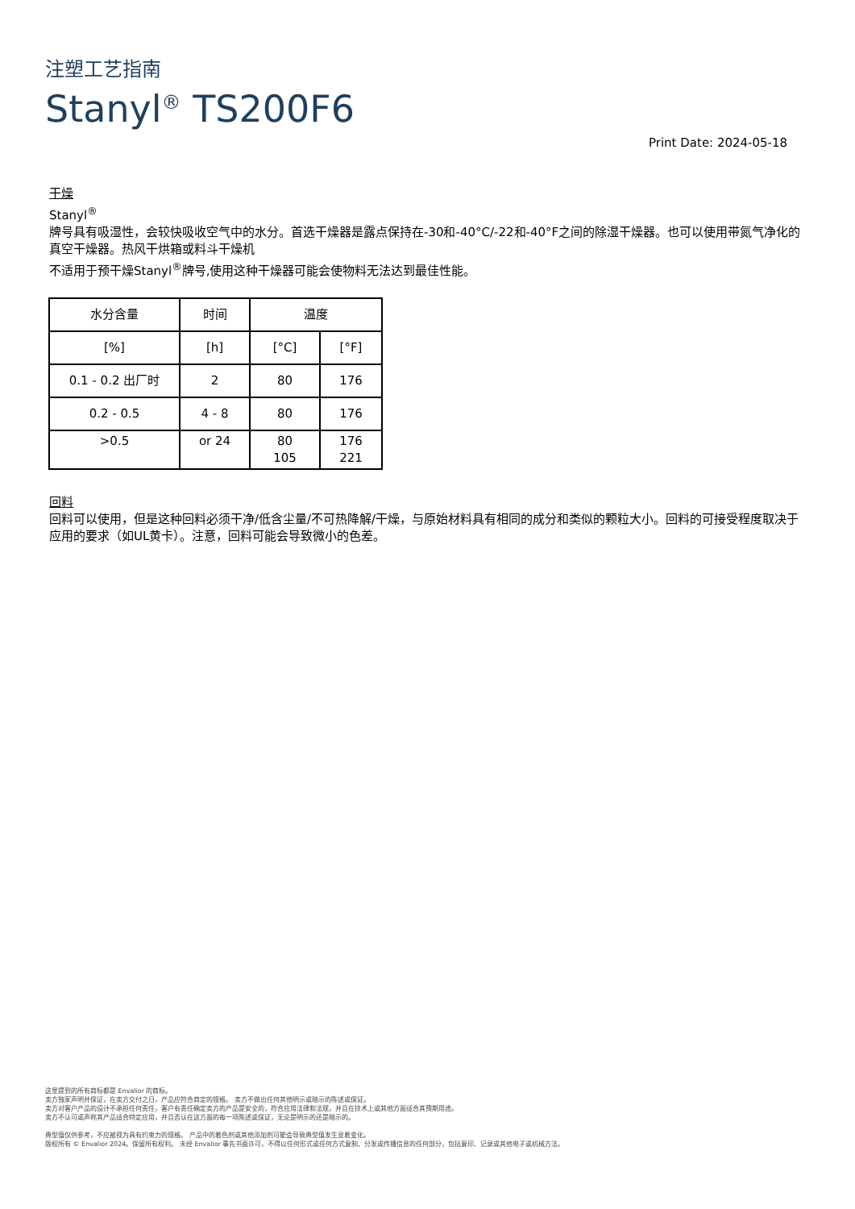注塑工艺指南
Stanyl<sup>®</sup> TS200F6
Print Date: 2024-05-18
干燥
Stanyl<sup>®</sup>
牌号具有吸湿性，会较快吸收空气中的水分。首选干燥器是露点保持在-30和-40°C/-22和-40°F之间的除湿干燥器。也可以使用带氮气净化的真空干燥器。热风干烘箱或料斗干燥机
不适用于预干燥Stanyl<sup>®</sup>牌号,使用这种干燥器可能会使物料无法达到最佳性能。
| 水分含量 | 时间 | 温度 | |
| [%] | [h] | [°C] | [°F] |
| 0.1 - 0.2 出厂时 | 2 | 80 | 176 |
| 0.2 - 0.5 | 4 - 8 | 80 | 176 |
| >0.5 | or 24 | 80 105 | 176 221 |
回料
回料可以使用，但是这种回料必须干净/低含尘量/不可热降解/干燥，与原始材料具有相同的成分和类似的颗粒大小。回料的可接受程度取决于应用的要求（如UL黄卡）。注意，回料可能会导致微小的色差。
这里提到的所有商标都是 Envalior 的商标。
卖方独家声明并保证，在卖方交付之日，产品应符合商定的规格。 卖方不做出任何其他明示或暗示的陈述或保证。
卖方对客户产品的设计不承担任何责任，客户有责任确定卖方的产品是安全的，符合应用法律和法规，并且在技术上或其他方面适合其预期用途。
卖方不认可或声称其产品适合特定应用，并且否认在这方面的每一项陈述或保证，无论是明示的还是暗示的。
典型值仅供参考，不应被视为具有约束力的规格。 产品中的着色剂或其他添加剂可能会导致典型值发生显着变化。
版权所有 © Envalior 2024。保留所有权利。 未经 Envalior 事先书面许可，不得以任何形式或任何方式复制、分发或传播信息的任何部分，包括复印、记录或其他电子或机械方法。